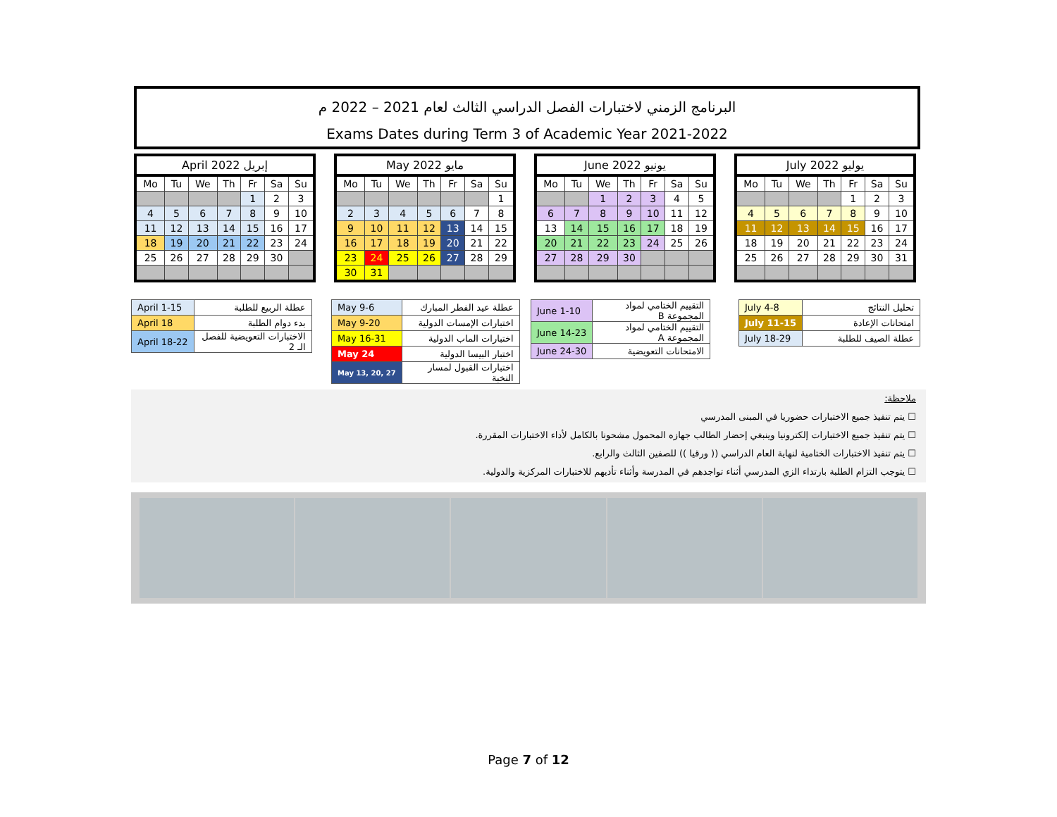البرنامج الزمني لاختبارات الفصل الدراسي الثالث لعام 2021 – 2022 م
Exams Dates during Term 3 of Academic Year 2021-2022
April 2022 إبريل
| Mo | Tu | We | Th | Fr | Sa | Su |
| --- | --- | --- | --- | --- | --- | --- |
| | | | | 1 | 2 | 3 |
| 4 | 5 | 6 | 7 | 8 | 9 | 10 |
| 11 | 12 | 13 | 14 | 15 | 16 | 17 |
| 18 | 19 | 20 | 21 | 22 | 23 | 24 |
| 25 | 26 | 27 | 28 | 29 | 30 | |
May 2022 مايو
| Mo | Tu | We | Th | Fr | Sa | Su |
| --- | --- | --- | --- | --- | --- | --- |
| | | | | | | 1 |
| 2 | 3 | 4 | 5 | 6 | 7 | 8 |
| 9 | 10 | 11 | 12 | 13 | 14 | 15 |
| 16 | 17 | 18 | 19 | 20 | 21 | 22 |
| 23 | 24 | 25 | 26 | 27 | 28 | 29 |
| 30 | 31 | | | | | |
June 2022 يونيو
| Mo | Tu | We | Th | Fr | Sa | Su |
| --- | --- | --- | --- | --- | --- | --- |
| | | 1 | 2 | 3 | 4 | 5 |
| 6 | 7 | 8 | 9 | 10 | 11 | 12 |
| 13 | 14 | 15 | 16 | 17 | 18 | 19 |
| 20 | 21 | 22 | 23 | 24 | 25 | 26 |
| 27 | 28 | 29 | 30 | | | |
July 2022 يوليو
| Mo | Tu | We | Th | Fr | Sa | Su |
| --- | --- | --- | --- | --- | --- | --- |
| | | | | 1 | 2 | 3 |
| 4 | 5 | 6 | 7 | 8 | 9 | 10 |
| 11 | 12 | 13 | 14 | 15 | 16 | 17 |
| 18 | 19 | 20 | 21 | 22 | 23 | 24 |
| 25 | 26 | 27 | 28 | 29 | 30 | 31 |
| April 1-15 | عطلة الربيع للطلبة |
| April 18 | بدء دوام الطلبة |
| April 18-22 | الاختبارات التعويضية للفصل الـ 2 |
| May 9-6 | عطلة عيد الفطر المبارك |
| May 9-20 | اختبارات الإمسات الدولية |
| May 16-31 | اختبارات الماب الدولية |
| May 24 | اختبار البيسا الدولية |
| May 13, 20, 27 | اختبارات القبول لمسار النخبة |
| June 1-10 | التقييم الختامي لمواد المجموعة B |
| June 14-23 | التقييم الختامي لمواد المجموعة A |
| June 24-30 | الامتحانات التعويضية |
| July 4-8 | تحليل النتائج |
| July 11-15 | امتحانات الإعادة |
| July 18-29 | عطلة الصيف للطلبة |
ملاحظة:
☐ يتم تنفيذ جميع الاختبارات حضوريا في المبنى المدرسي
☐ يتم تنفيذ جميع الاختبارات إلكترونيا وينبغي إحضار الطالب جهازه المحمول مشحونا بالكامل لأداء الاختبارات المقررة.
☐ يتم تنفيذ الاختبارات الختامية لنهاية العام الدراسي (( ورقيا )) للصفين الثالث والرابع.
☐ يتوجب التزام الطلبة بارتداء الزي المدرسي أثناء تواجدهم في المدرسة وأثناء تأديهم للاختبارات المركزية والدولية.
Page 7 of 12